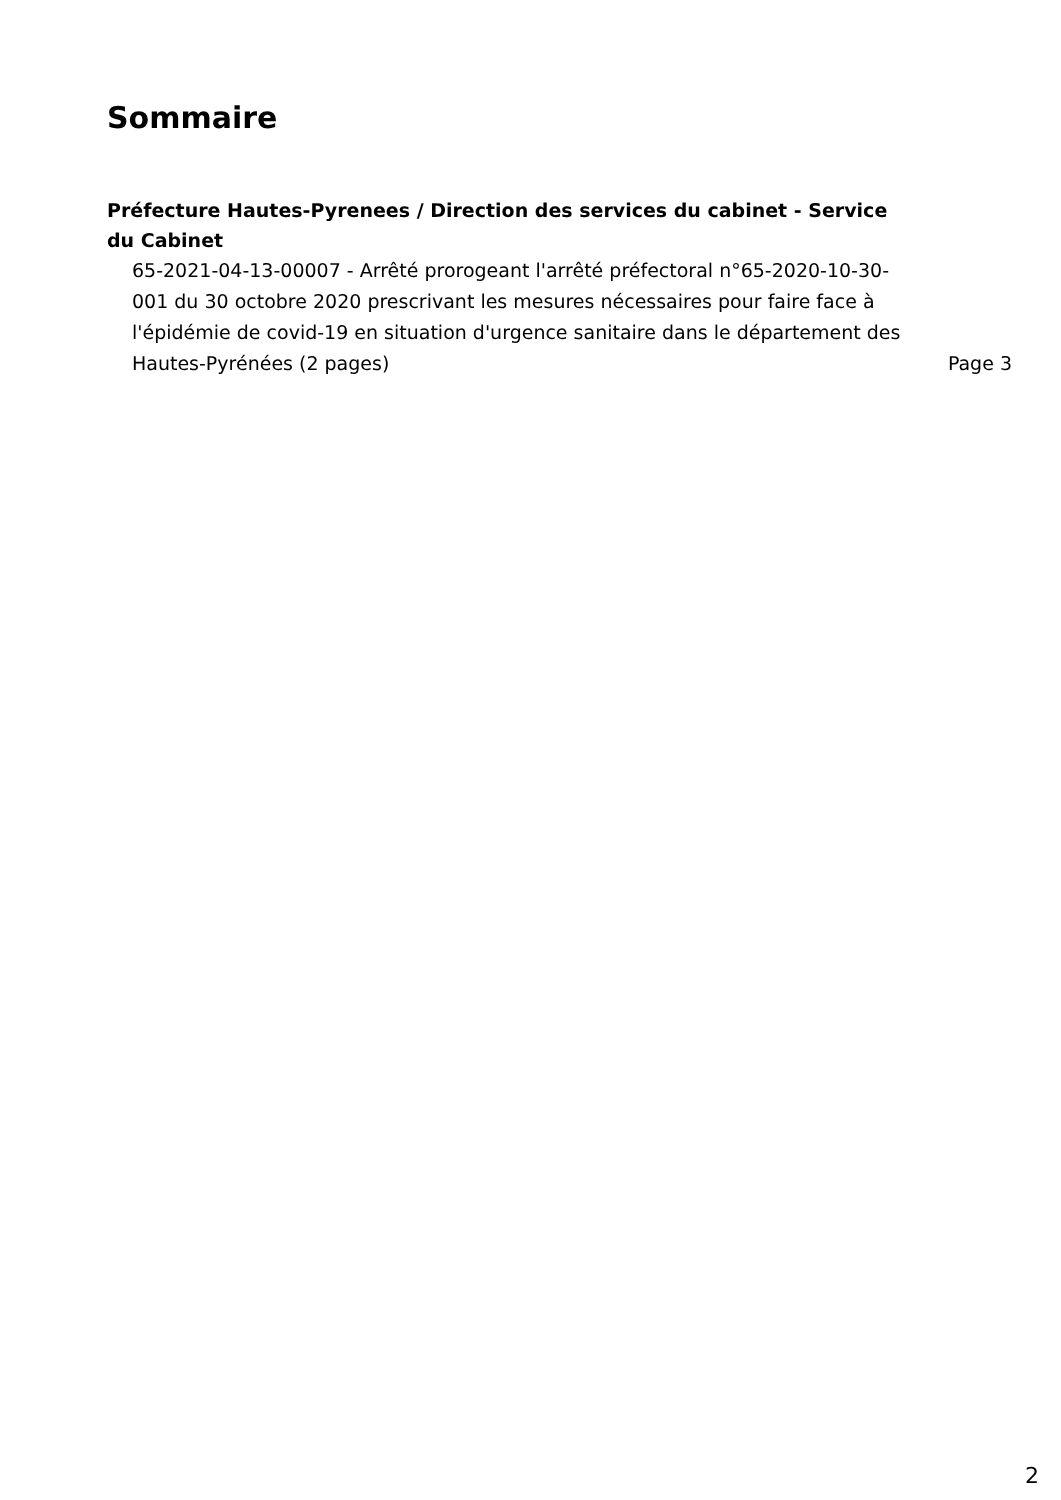Sommaire
Préfecture Hautes-Pyrenees / Direction des services du cabinet - Service du Cabinet
65-2021-04-13-00007 - Arrêté prorogeant l'arrêté préfectoral n°65-2020-10-30-001 du 30 octobre 2020 prescrivant les mesures nécessaires pour faire face à l'épidémie de covid-19 en situation d'urgence sanitaire dans le département des Hautes-Pyrénées (2 pages)
Page 3
2